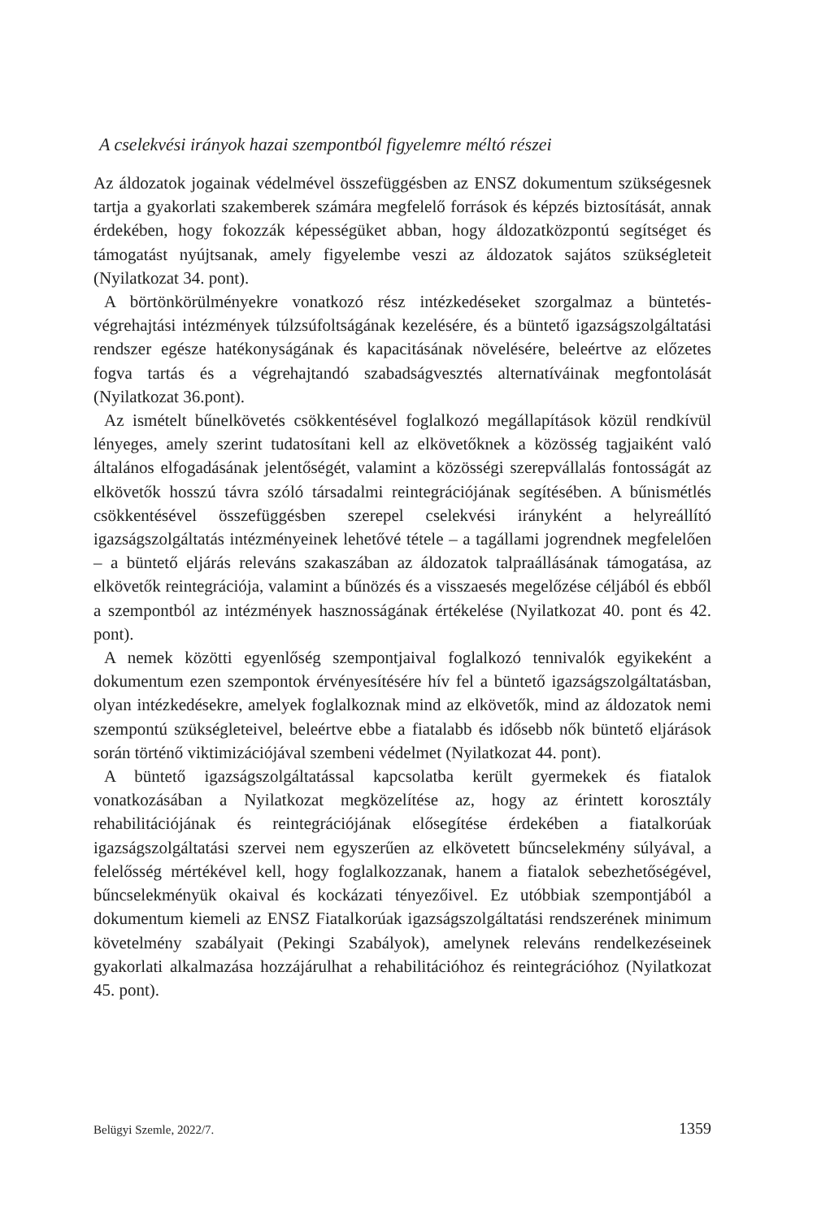A cselekvési irányok hazai szempontból figyelemre méltó részei
Az áldozatok jogainak védelmével összefüggésben az ENSZ dokumentum szükségesnek tartja a gyakorlati szakemberek számára megfelelő források és képzés biztosítását, annak érdekében, hogy fokozzák képességüket abban, hogy áldozatközpontú segítséget és támogatást nyújtsanak, amely figyelembe veszi az áldozatok sajátos szükségleteit (Nyilatkozat 34. pont).
A börtönkörülményekre vonatkozó rész intézkedéseket szorgalmaz a büntetés-végrehajtási intézmények túlzsúfoltságának kezelésére, és a büntető igazságszolgáltatási rendszer egésze hatékonyságának és kapacitásának növelésére, beleértve az előzetes fogva tartás és a végrehajtandó szabadságvesztés alternatíváinak megfontolását (Nyilatkozat 36.pont).
Az ismételt bűnelkövetés csökkentésével foglalkozó megállapítások közül rendkívül lényeges, amely szerint tudatosítani kell az elkövetőknek a közösség tagjaiként való általános elfogadásának jelentőségét, valamint a közösségi szerepvállalás fontosságát az elkövetők hosszú távra szóló társadalmi reintegrációjának segítésében. A bűnismétlés csökkentésével összefüggésben szerepel cselekvési irányként a helyreállító igazságszolgáltatás intézményeinek lehetővé tétele – a tagállami jogrendnek megfelelően – a büntető eljárás releváns szakaszában az áldozatok talpraállásának támogatása, az elkövetők reintegrációja, valamint a bűnözés és a visszaesés megelőzése céljából és ebből a szempontból az intézmények hasznosságának értékelése (Nyilatkozat 40. pont és 42. pont).
A nemek közötti egyenlőség szempontjaival foglalkozó tennivalók egyikeként a dokumentum ezen szempontok érvényesítésére hív fel a büntető igazságszolgáltatásban, olyan intézkedésekre, amelyek foglalkoznak mind az elkövetők, mind az áldozatok nemi szempontú szükségleteivel, beleértve ebbe a fiatalabb és idősebb nők büntető eljárások során történő viktimizációjával szembeni védelmet (Nyilatkozat 44. pont).
A büntető igazságszolgáltatással kapcsolatba került gyermekek és fiatalok vonatkozásában a Nyilatkozat megközelítése az, hogy az érintett korosztály rehabilitációjának és reintegrációjának elősegítése érdekében a fiatalkorúak igazságszolgáltatási szervei nem egyszerűen az elkövetett bűncselekmény súlyával, a felelősség mértékével kell, hogy foglalkozzanak, hanem a fiatalok sebezhetőségével, bűncselekményük okaival és kockázati tényezőivel. Ez utóbbiak szempontjából a dokumentum kiemeli az ENSZ Fiatalkorúak igazságszolgáltatási rendszerének minimum követelmény szabályait (Pekingi Szabályok), amelynek releváns rendelkezéseinek gyakorlati alkalmazása hozzájárulhat a rehabilitációhoz és reintegrációhoz (Nyilatkozat 45. pont).
Belügyi Szemle, 2022/7. 1359